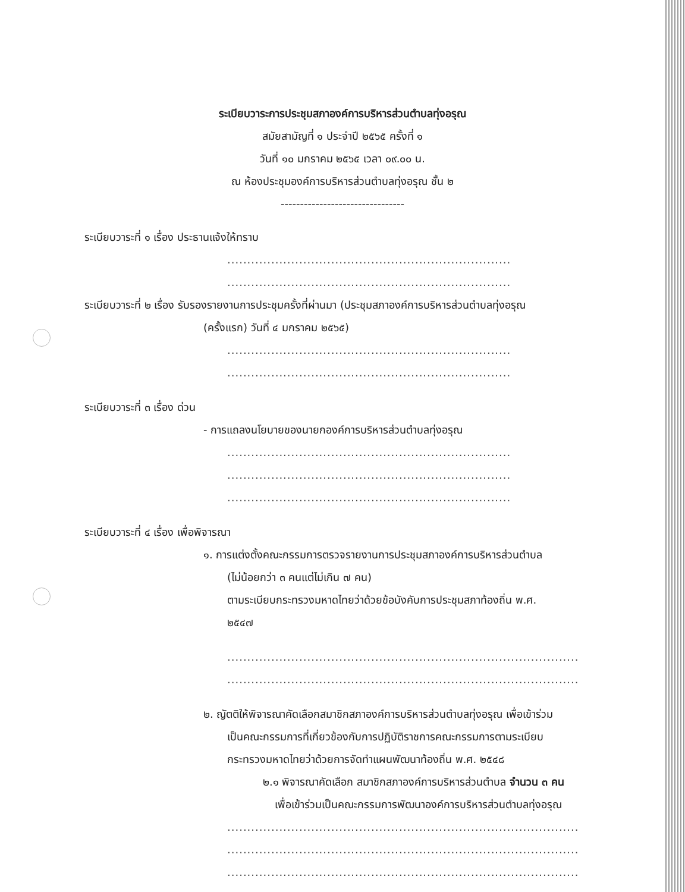ระเบียบวาระการประชุมสภาองค์การบริหารส่วนตำบลทุ่งอรุณ
สมัยสามัญที่ ๑ ประจำปี ๒๕๖๕ ครั้งที่ ๑
วันที่ ๑๐ มกราคม ๒๕๖๕ เวลา ๐๙.๐๐ น.
ณ ห้องประชุมองค์การบริหารส่วนตำบลทุ่งอรุณ ชั้น ๒
--------------------------------
ระเบียบวาระที่ ๑ เรื่อง ประธานแจ้งให้ทราบ
.......................................................................
.......................................................................
ระเบียบวาระที่ ๒ เรื่อง รับรองรายงานการประชุมครั้งที่ผ่านมา (ประชุมสภาองค์การบริหารส่วนตำบลทุ่งอรุณ
(ครั้งแรก) วันที่ ๔ มกราคม ๒๕๖๕)
.......................................................................
.......................................................................
ระเบียบวาระที่ ๓ เรื่อง ด่วน
- การแถลงนโยบายของนายกองค์การบริหารส่วนตำบลทุ่งอรุณ
.......................................................................
.......................................................................
.......................................................................
ระเบียบวาระที่ ๔ เรื่อง เพื่อพิจารณา
๑. การแต่งตั้งคณะกรรมการตรวจรายงานการประชุมสภาองค์การบริหารส่วนตำบล
(ไม่น้อยกว่า ๓ คนแต่ไม่เกิน ๗ คน)
ตามระเบียบกระทรวงมหาดไทยว่าด้วยข้อบังคับการประชุมสภาท้องถิ่น พ.ศ.
๒๕๔๗
........................................................................................
........................................................................................
๒. ญัตติให้พิจารณาคัดเลือกสมาชิกสภาองค์การบริหารส่วนตำบลทุ่งอรุณ เพื่อเข้าร่วม
เป็นคณะกรรมการที่เกี่ยวข้องกับการปฏิบัติราชการคณะกรรมการตามระเบียบ
กระทรวงมหาดไทยว่าด้วยการจัดทำแผนพัฒนาท้องถิ่น พ.ศ. ๒๕๔๘
๒.๑ พิจารณาคัดเลือก สมาชิกสภาองค์การบริหารส่วนตำบล จำนวน ๓ คน
เพื่อเข้าร่วมเป็นคณะกรรมการพัฒนาองค์การบริหารส่วนตำบลทุ่งอรุณ
........................................................................................
........................................................................................
........................................................................................